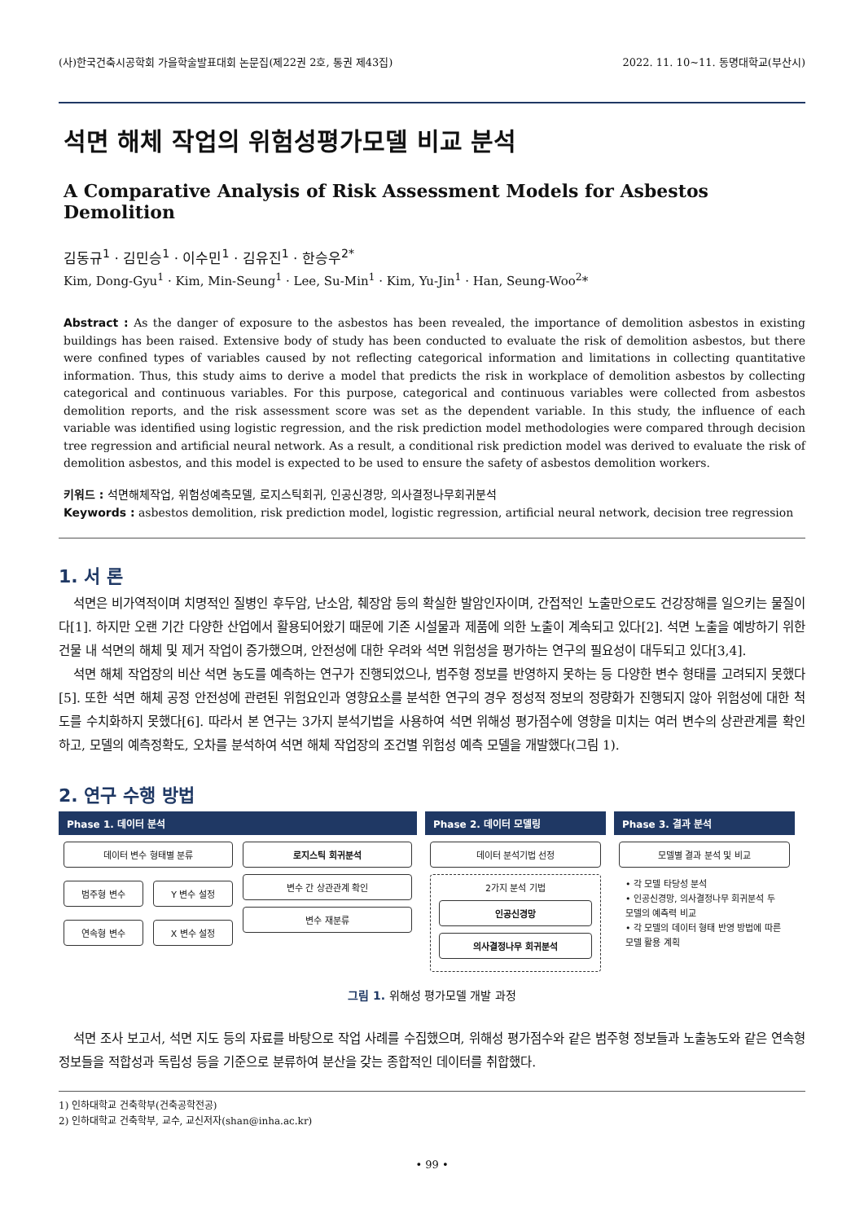(사)한국건축시공학회 가을학술발표대회 논문집(제22권 2호, 통권 제43집) 2022. 11. 10~11. 동명대학교(부산시)
석면 해체 작업의 위험성평가모델 비교 분석
A Comparative Analysis of Risk Assessment Models for Asbestos Demolition
김동규<sup>1</sup> · 김민승<sup>1</sup> · 이수민<sup>1</sup> · 김유진<sup>1</sup> · 한승우<sup>2*</sup>
Kim, Dong-Gyu<sup>1</sup> · Kim, Min-Seung<sup>1</sup> · Lee, Su-Min<sup>1</sup> · Kim, Yu-Jin<sup>1</sup> · Han, Seung-Woo<sup>2</sup>*
Abstract : As the danger of exposure to the asbestos has been revealed, the importance of demolition asbestos in existing buildings has been raised. Extensive body of study has been conducted to evaluate the risk of demolition asbestos, but there were confined types of variables caused by not reflecting categorical information and limitations in collecting quantitative information. Thus, this study aims to derive a model that predicts the risk in workplace of demolition asbestos by collecting categorical and continuous variables. For this purpose, categorical and continuous variables were collected from asbestos demolition reports, and the risk assessment score was set as the dependent variable. In this study, the influence of each variable was identified using logistic regression, and the risk prediction model methodologies were compared through decision tree regression and artificial neural network. As a result, a conditional risk prediction model was derived to evaluate the risk of demolition asbestos, and this model is expected to be used to ensure the safety of asbestos demolition workers.
키워드 : 석면해체작업, 위험성예측모델, 로지스틱회귀, 인공신경망, 의사결정나무회귀분석
Keywords : asbestos demolition, risk prediction model, logistic regression, artificial neural network, decision tree regression
1. 서 론
석면은 비가역적이며 치명적인 질병인 후두암, 난소암, 췌장암 등의 확실한 발암인자이며, 간접적인 노출만으로도 건강장해를 일으키는 물질이다[1]. 하지만 오랜 기간 다양한 산업에서 활용되어왔기 때문에 기존 시설물과 제품에 의한 노출이 계속되고 있다[2]. 석면 노출을 예방하기 위한 건물 내 석면의 해체 및 제거 작업이 증가했으며, 안전성에 대한 우려와 석면 위험성을 평가하는 연구의 필요성이 대두되고 있다[3,4].
석면 해체 작업장의 비산 석면 농도를 예측하는 연구가 진행되었으나, 범주형 정보를 반영하지 못하는 등 다양한 변수 형태를 고려되지 못했다[5]. 또한 석면 해체 공정 안전성에 관련된 위험요인과 영향요소를 분석한 연구의 경우 정성적 정보의 정량화가 진행되지 않아 위험성에 대한 척도를 수치화하지 못했다[6]. 따라서 본 연구는 3가지 분석기법을 사용하여 석면 위해성 평가점수에 영향을 미치는 여러 변수의 상관관계를 확인하고, 모델의 예측정확도, 오차를 분석하여 석면 해체 작업장의 조건별 위험성 예측 모델을 개발했다(그림 1).
2. 연구 수행 방법
Phase 1. 데이터 분석
데이터 변수 형태별 분류
범주형 변수 Y 변수 설정
연속형 변수 X 변수 설정
로지스틱 회귀분석
변수 간 상관관계 확인
변수 재분류
Phase 2. 데이터 모델링
데이터 분석기법 선정
2가지 분석 기법
인공신경망
의사결정나무 회귀분석
Phase 3. 결과 분석
모델별 결과 분석 및 비교
• 각 모델 타당성 분석
• 인공신경망, 의사결정나무 회귀분석 두 모델의 예측력 비교
• 각 모델의 데이터 형태 반영 방법에 따른 모델 활용 계획
그림 1. 위해성 평가모델 개발 과정
석면 조사 보고서, 석면 지도 등의 자료를 바탕으로 작업 사례를 수집했으며, 위해성 평가점수와 같은 범주형 정보들과 노출농도와 같은 연속형 정보들을 적합성과 독립성 등을 기준으로 분류하여 분산을 갖는 종합적인 데이터를 취합했다.
1) 인하대학교 건축학부(건축공학전공)
2) 인하대학교 건축학부, 교수, 교신저자(shan@inha.ac.kr)
• 99 •